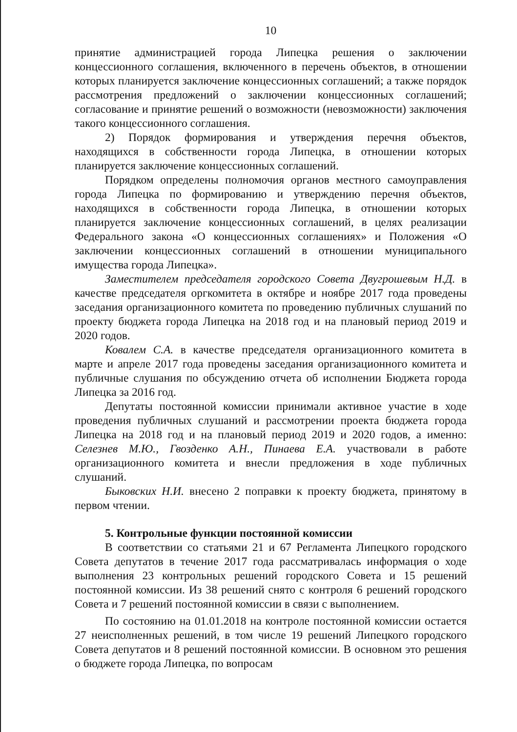10
принятие администрацией города Липецка решения о заключении концессионного соглашения, включенного в перечень объектов, в отношении которых планируется заключение концессионных соглашений; а также порядок рассмотрения предложений о заключении концессионных соглашений; согласование и принятие решений о возможности (невозможности) заключения такого концессионного соглашения.
2) Порядок формирования и утверждения перечня объектов, находящихся в собственности города Липецка, в отношении которых планируется заключение концессионных соглашений.
Порядком определены полномочия органов местного самоуправления города Липецка по формированию и утверждению перечня объектов, находящихся в собственности города Липецка, в отношении которых планируется заключение концессионных соглашений, в целях реализации Федерального закона «О концессионных соглашениях» и Положения «О заключении концессионных соглашений в отношении муниципального имущества города Липецка».
Заместителем председателя городского Совета Двугрошевым Н.Д. в качестве председателя оргкомитета в октябре и ноябре 2017 года проведены заседания организационного комитета по проведению публичных слушаний по проекту бюджета города Липецка на 2018 год и на плановый период 2019 и 2020 годов.
Ковалем С.А. в качестве председателя организационного комитета в марте и апреле 2017 года проведены заседания организационного комитета и публичные слушания по обсуждению отчета об исполнении Бюджета города Липецка за 2016 год.
Депутаты постоянной комиссии принимали активное участие в ходе проведения публичных слушаний и рассмотрении проекта бюджета города Липецка на 2018 год и на плановый период 2019 и 2020 годов, а именно: Селезнев М.Ю., Гвозденко А.Н., Пинаева Е.А. участвовали в работе организационного комитета и внесли предложения в ходе публичных слушаний.
Быковских Н.И. внесено 2 поправки к проекту бюджета, принятому в первом чтении.
5. Контрольные функции постоянной комиссии
В соответствии со статьями 21 и 67 Регламента Липецкого городского Совета депутатов в течение 2017 года рассматривалась информация о ходе выполнения 23 контрольных решений городского Совета и 15 решений постоянной комиссии. Из 38 решений снято с контроля 6 решений городского Совета и 7 решений постоянной комиссии в связи с выполнением.
По состоянию на 01.01.2018 на контроле постоянной комиссии остается 27 неисполненных решений, в том числе 19 решений Липецкого городского Совета депутатов и 8 решений постоянной комиссии. В основном это решения о бюджете города Липецка, по вопросам